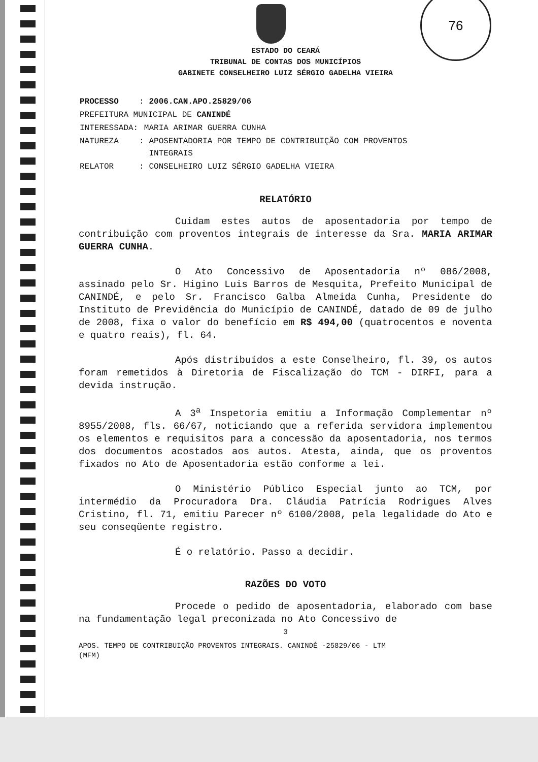76
ESTADO DO CEARÁ
TRIBUNAL DE CONTAS DOS MUNICÍPIOS
GABINETE CONSELHEIRO LUIZ SÉRGIO GADELHA VIEIRA
| PROCESSO | : 2006.CAN.APO.25829/06 |
| PREFEITURA MUNICIPAL DE CANINDÉ | |
| INTERESSADA: | MARIA ARIMAR GUERRA CUNHA |
| NATUREZA | : APOSENTADORIA POR TEMPO DE CONTRIBUIÇÃO COM PROVENTOS INTEGRAIS |
| RELATOR | : CONSELHEIRO LUIZ SÉRGIO GADELHA VIEIRA |
RELATÓRIO
Cuidam estes autos de aposentadoria por tempo de contribuição com proventos integrais de interesse da Sra. MARIA ARIMAR GUERRA CUNHA.
O Ato Concessivo de Aposentadoria nº 086/2008, assinado pelo Sr. Higino Luis Barros de Mesquita, Prefeito Municipal de CANINDÉ, e pelo Sr. Francisco Galba Almeida Cunha, Presidente do Instituto de Previdência do Município de CANINDÉ, datado de 09 de julho de 2008, fixa o valor do benefício em R$ 494,00 (quatrocentos e noventa e quatro reais), fl. 64.
Após distribuídos a este Conselheiro, fl. 39, os autos foram remetidos à Diretoria de Fiscalização do TCM - DIRFI, para a devida instrução.
A 3<sup>a</sup> Inspetoria emitiu a Informação Complementar nº 8955/2008, fls. 66/67, noticiando que a referida servidora implementou os elementos e requisitos para a concessão da aposentadoria, nos termos dos documentos acostados aos autos. Atesta, ainda, que os proventos fixados no Ato de Aposentadoria estão conforme a lei.
O Ministério Público Especial junto ao TCM, por intermédio da Procuradora Dra. Cláudia Patrícia Rodrigues Alves Cristino, fl. 71, emitiu Parecer nº 6100/2008, pela legalidade do Ato e seu conseqüente registro.
É o relatório. Passo a decidir.
RAZÕES DO VOTO
Procede o pedido de aposentadoria, elaborado com base na fundamentação legal preconizada no Ato Concessivo de
3
APOS. TEMPO DE CONTRIBUIÇÃO PROVENTOS INTEGRAIS. CANINDÉ -25829/06 - LTM
(MFM)